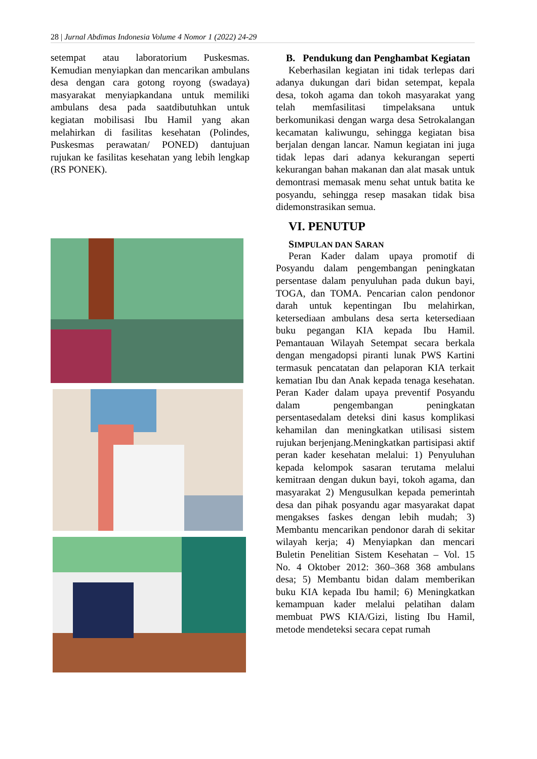28 | Jurnal Abdimas Indonesia Volume 4 Nomor 1 (2022) 24-29
setempat atau laboratorium Puskesmas. Kemudian menyiapkan dan mencarikan ambulans desa dengan cara gotong royong (swadaya) masyarakat menyiapkandana untuk memiliki ambulans desa pada saatdibutuhkan untuk kegiatan mobilisasi Ibu Hamil yang akan melahirkan di fasilitas kesehatan (Polindes, Puskesmas perawatan/ PONED) dantujuan rujukan ke fasilitas kesehatan yang lebih lengkap (RS PONEK).
B. Pendukung dan Penghambat Kegiatan
Keberhasilan kegiatan ini tidak terlepas dari adanya dukungan dari bidan setempat, kepala desa, tokoh agama dan tokoh masyarakat yang telah memfasilitasi timpelaksana untuk berkomunikasi dengan warga desa Setrokalangan kecamatan kaliwungu, sehingga kegiatan bisa berjalan dengan lancar. Namun kegiatan ini juga tidak lepas dari adanya kekurangan seperti kekurangan bahan makanan dan alat masak untuk demontrasi memasak menu sehat untuk batita ke posyandu, sehingga resep masakan tidak bisa didemonstrasikan semua.
VI. PENUTUP
SIMPULAN DAN SARAN
Peran Kader dalam upaya promotif di Posyandu dalam pengembangan peningkatan persentase dalam penyuluhan pada dukun bayi, TOGA, dan TOMA. Pencarian calon pendonor darah untuk kepentingan Ibu melahirkan, ketersediaan ambulans desa serta ketersediaan buku pegangan KIA kepada Ibu Hamil. Pemantauan Wilayah Setempat secara berkala dengan mengadopsi piranti lunak PWS Kartini termasuk pencatatan dan pelaporan KIA terkait kematian Ibu dan Anak kepada tenaga kesehatan. Peran Kader dalam upaya preventif Posyandu dalam pengembangan peningkatan persentasedalam deteksi dini kasus komplikasi kehamilan dan meningkatkan utilisasi sistem rujukan berjenjang.Meningkatkan partisipasi aktif peran kader kesehatan melalui: 1) Penyuluhan kepada kelompok sasaran terutama melalui kemitraan dengan dukun bayi, tokoh agama, dan masyarakat 2) Mengusulkan kepada pemerintah desa dan pihak posyandu agar masyarakat dapat mengakses faskes dengan lebih mudah; 3) Membantu mencarikan pendonor darah di sekitar wilayah kerja; 4) Menyiapkan dan mencari Buletin Penelitian Sistem Kesehatan – Vol. 15 No. 4 Oktober 2012: 360–368 368 ambulans desa; 5) Membantu bidan dalam memberikan buku KIA kepada Ibu hamil; 6) Meningkatkan kemampuan kader melalui pelatihan dalam membuat PWS KIA/Gizi, listing Ibu Hamil, metode mendeteksi secara cepat rumah